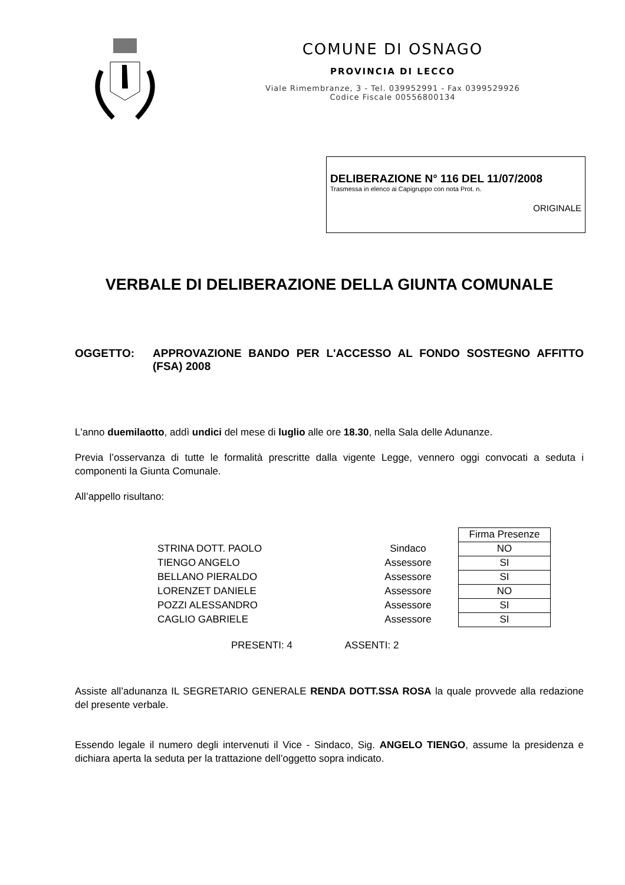COMUNE DI OSNAGO
PROVINCIA DI LECCO
Viale Rimembranze, 3 - Tel. 039952991 - Fax 0399529926
Codice Fiscale 00556800134
DELIBERAZIONE N° 116 DEL 11/07/2008
Trasmessa in elenco ai Capigruppo con nota Prot. n.
ORIGINALE
VERBALE DI DELIBERAZIONE DELLA GIUNTA COMUNALE
OGGETTO: APPROVAZIONE BANDO PER L'ACCESSO AL FONDO SOSTEGNO AFFITTO (FSA) 2008
L'anno duemilaotto, addì undici del mese di luglio alle ore 18.30, nella Sala delle Adunanze.
Previa l’osservanza di tutte le formalità prescritte dalla vigente Legge, vennero oggi convocati a seduta i componenti la Giunta Comunale.
All’appello risultano:
| | | Firma Presenze |
| STRINA DOTT. PAOLO | Sindaco | NO |
| TIENGO ANGELO | Assessore | SI |
| BELLANO PIERALDO | Assessore | SI |
| LORENZET DANIELE | Assessore | NO |
| POZZI ALESSANDRO | Assessore | SI |
| CAGLIO GABRIELE | Assessore | SI |
PRESENTI: 4 ASSENTI: 2
Assiste all’adunanza IL SEGRETARIO GENERALE RENDA DOTT.SSA ROSA la quale provvede alla redazione del presente verbale.
Essendo legale il numero degli intervenuti il Vice - Sindaco, Sig. ANGELO TIENGO, assume la presidenza e dichiara aperta la seduta per la trattazione dell’oggetto sopra indicato.